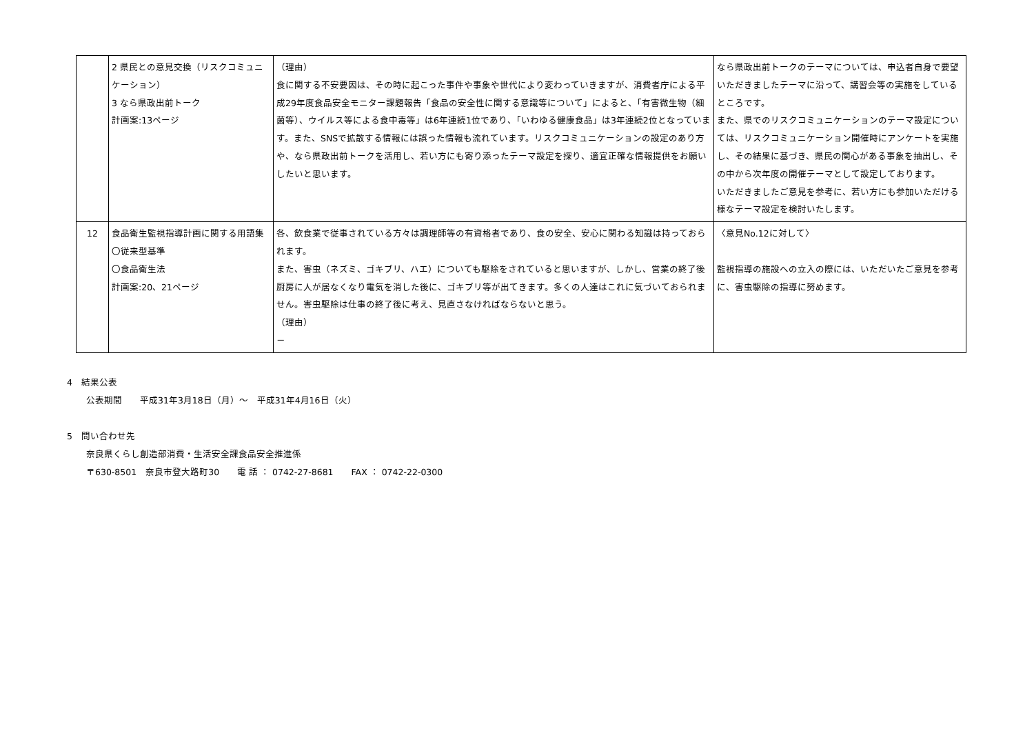| | 2 県民との意見交換（リスクコミュニケーション） 3 なら県政出前トーク 計画案:13ページ | （理由） 食に関する不安要因は、その時に起こった事件や事象や世代により変わっていきますが、消費者庁による平成29年度食品安全モニター課題報告「食品の安全性に関する意識等について」によると、「有害微生物（細菌等）、ウイルス等による食中毒等」は6年連続1位であり、「いわゆる健康食品」は3年連続2位となっています。また、SNSで拡散する情報には誤った情報も流れています。リスクコミュニケーションの設定のあり方や、なら県政出前トークを活用し、若い方にも寄り添ったテーマ設定を探り、適宜正確な情報提供をお願いしたいと思います。 | なら県政出前トークのテーマについては、申込者自身で要望いただきましたテーマに沿って、講習会等の実施をしているところです。 また、県でのリスクコミュニケーションのテーマ設定については、リスクコミュニケーション開催時にアンケートを実施し、その結果に基づき、県民の関心がある事象を抽出し、その中から次年度の開催テーマとして設定しております。 いただきましたご意見を参考に、若い方にも参加いただける様なテーマ設定を検討いたします。 |
| 12 | 食品衛生監視指導計画に関する用語集 〇従来型基準 〇食品衛生法 計画案:20、21ページ | 各、飲食業で従事されている方々は調理師等の有資格者であり、食の安全、安心に関わる知識は持っておられます。 また、害虫（ネズミ、ゴキブリ、ハエ）についても駆除をされていると思いますが、しかし、営業の終了後厨房に人が居なくなり電気を消した後に、ゴキブリ等が出てきます。多くの人達はこれに気づいておられません。害虫駆除は仕事の終了後に考え、見直さなければならないと思う。 （理由） － | 〈意見No.12に対して〉 監視指導の施設への立入の際には、いただいたご意見を参考に、害虫駆除の指導に努めます。 |
4　結果公表
公表期間　　平成31年3月18日（月）～　平成31年4月16日（火）
5　問い合わせ先
奈良県くらし創造部消費・生活安全課食品安全推進係
〒630-8501　奈良市登大路町30　　電 話 ： 0742-27-8681　　FAX ： 0742-22-0300